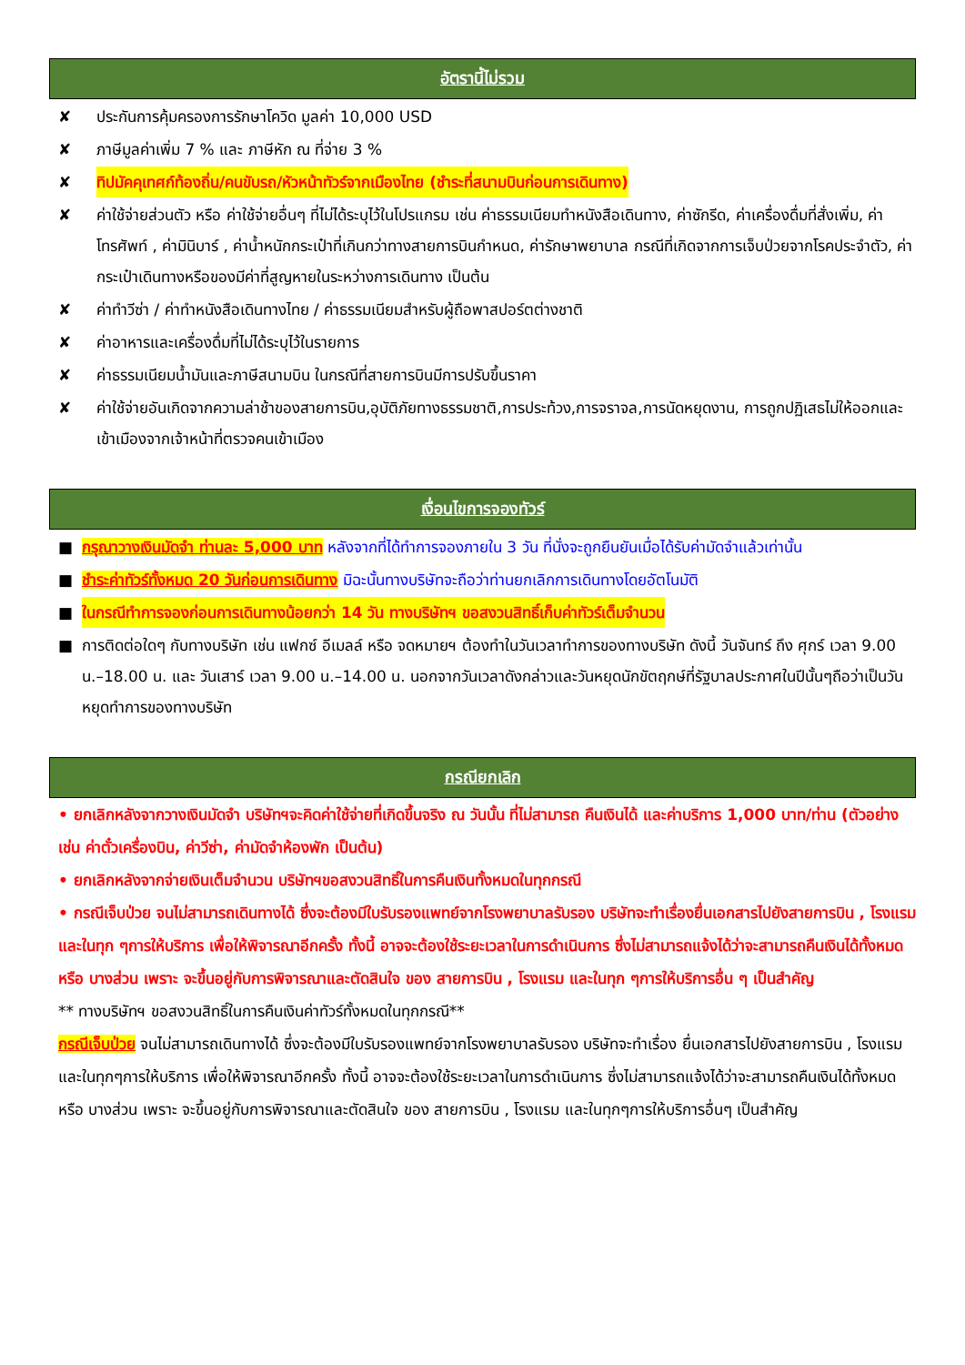อัตรานี้ไม่รวม
✘ ประกันการคุ้มครองการรักษาโควิด มูลค่า 10,000 USD
✘ ภาษีมูลค่าเพิ่ม 7 % และ ภาษีหัก ณ ที่จ่าย 3 %
✘ ทิปมัคคุเทศก์ท้องถิ่น/คนขับรถ/หัวหน้าทัวร์จากเมืองไทย (ชำระที่สนามบินก่อนการเดินทาง)
✘ ค่าใช้จ่ายส่วนตัว หรือ ค่าใช้จ่ายอื่นๆ ที่ไม่ได้ระบุไว้ในโปรแกรม เช่น ค่าธรรมเนียมทำหนังสือเดินทาง, ค่าซักรีด, ค่าเครื่องดื่มที่สั่งเพิ่ม, ค่าโทรศัพท์ , ค่ามินิบาร์ , ค่าน้ำหนักกระเป๋าที่เกินกว่าทางสายการบินกำหนด, ค่ารักษาพยาบาล กรณีที่เกิดจากการเจ็บป่วยจากโรคประจำตัว, ค่ากระเป๋าเดินทางหรือของมีค่าที่สูญหายในระหว่างการเดินทาง เป็นต้น
✘ ค่าทำวีซ่า / ค่าทำหนังสือเดินทางไทย / ค่าธรรมเนียมสำหรับผู้ถือพาสปอร์ตต่างชาติ
✘ ค่าอาหารและเครื่องดื่มที่ไม่ได้ระบุไว้ในรายการ
✘ ค่าธรรมเนียมน้ำมันและภาษีสนามบิน ในกรณีที่สายการบินมีการปรับขึ้นราคา
✘ ค่าใช้จ่ายอันเกิดจากความล่าช้าของสายการบิน,อุบัติภัยทางธรรมชาติ,การประท้วง,การจราจล,การนัดหยุดงาน, การถูกปฏิเสธไม่ให้ออกและเข้าเมืองจากเจ้าหน้าที่ตรวจคนเข้าเมือง
เงื่อนไขการจองทัวร์
■ กรุณาวางเงินมัดจำ ท่านละ 5,000 บาท หลังจากที่ได้ทำการจองภายใน 3 วัน ที่นั่งจะถูกยืนยันเมื่อได้รับค่ามัดจำแล้วเท่านั้น
■ ชำระค่าทัวร์ทั้งหมด 20 วันก่อนการเดินทาง มิฉะนั้นทางบริษัทจะถือว่าท่านยกเลิกการเดินทางโดยอัตโนมัติ
■ ในกรณีทำการจองก่อนการเดินทางน้อยกว่า 14 วัน ทางบริษัทฯ ขอสงวนสิทธิ์เก็บค่าทัวร์เต็มจำนวน
■ การติดต่อใดๆ กับทางบริษัท เช่น แฟกซ์ อีเมลล์ หรือ จดหมายฯ ต้องทำในวันเวลาทำการของทางบริษัท ดังนี้ วันจันทร์ ถึง ศุกร์ เวลา 9.00 น.–18.00 น. และ วันเสาร์ เวลา 9.00 น.–14.00 น. นอกจากวันเวลาดังกล่าวและวันหยุดนักขัตฤกษ์ที่รัฐบาลประกาศในปีนั้นๆถือว่าเป็นวันหยุดทำการของทางบริษัท
กรณียกเลิก
• ยกเลิกหลังจากวางเงินมัดจำ บริษัทฯจะคิดค่าใช้จ่ายที่เกิดขึ้นจริง ณ วันนั้น ที่ไม่สามารถ คืนเงินได้ และค่าบริการ 1,000 บาท/ท่าน (ตัวอย่างเช่น ค่าตั๋วเครื่องบิน, ค่าวีซ่า, ค่ามัดจำห้องพัก เป็นต้น)
• ยกเลิกหลังจากจ่ายเงินเต็มจำนวน บริษัทฯขอสงวนสิทธิ์ในการคืนเงินทั้งหมดในทุกกรณี
• กรณีเจ็บป่วย จนไม่สามารถเดินทางได้ ซึ่งจะต้องมีใบรับรองแพทย์จากโรงพยาบาลรับรอง บริษัทจะทำเรื่องยื่นเอกสารไปยังสายการบิน , โรงแรม และในทุก ๆการให้บริการ เพื่อให้พิจารณาอีกครั้ง ทั้งนี้ อาจจะต้องใช้ระยะเวลาในการดำเนินการ ซึ่งไม่สามารถแจ้งได้ว่าจะสามารถคืนเงินได้ทั้งหมด หรือ บางส่วน เพราะ จะขึ้นอยู่กับการพิจารณาและตัดสินใจ ของ สายการบิน , โรงแรม และในทุก ๆการให้บริการอื่น ๆ เป็นสำคัญ
** ทางบริษัทฯ ขอสงวนสิทธิ์ในการคืนเงินค่าทัวร์ทั้งหมดในทุกกรณี**
กรณีเจ็บป่วย จนไม่สามารถเดินทางได้ ซึ่งจะต้องมีใบรับรองแพทย์จากโรงพยาบาลรับรอง บริษัทจะทำเรื่อง ยื่นเอกสารไปยังสายการบิน , โรงแรม และในทุกๆการให้บริการ เพื่อให้พิจารณาอีกครั้ง ทั้งนี้ อาจจะต้องใช้ระยะเวลาในการดำเนินการ ซึ่งไม่สามารถแจ้งได้ว่าจะสามารถคืนเงินได้ทั้งหมด หรือ บางส่วน เพราะ จะขึ้นอยู่กับการพิจารณาและตัดสินใจ ของ สายการบิน , โรงแรม และในทุกๆการให้บริการอื่นๆ เป็นสำคัญ